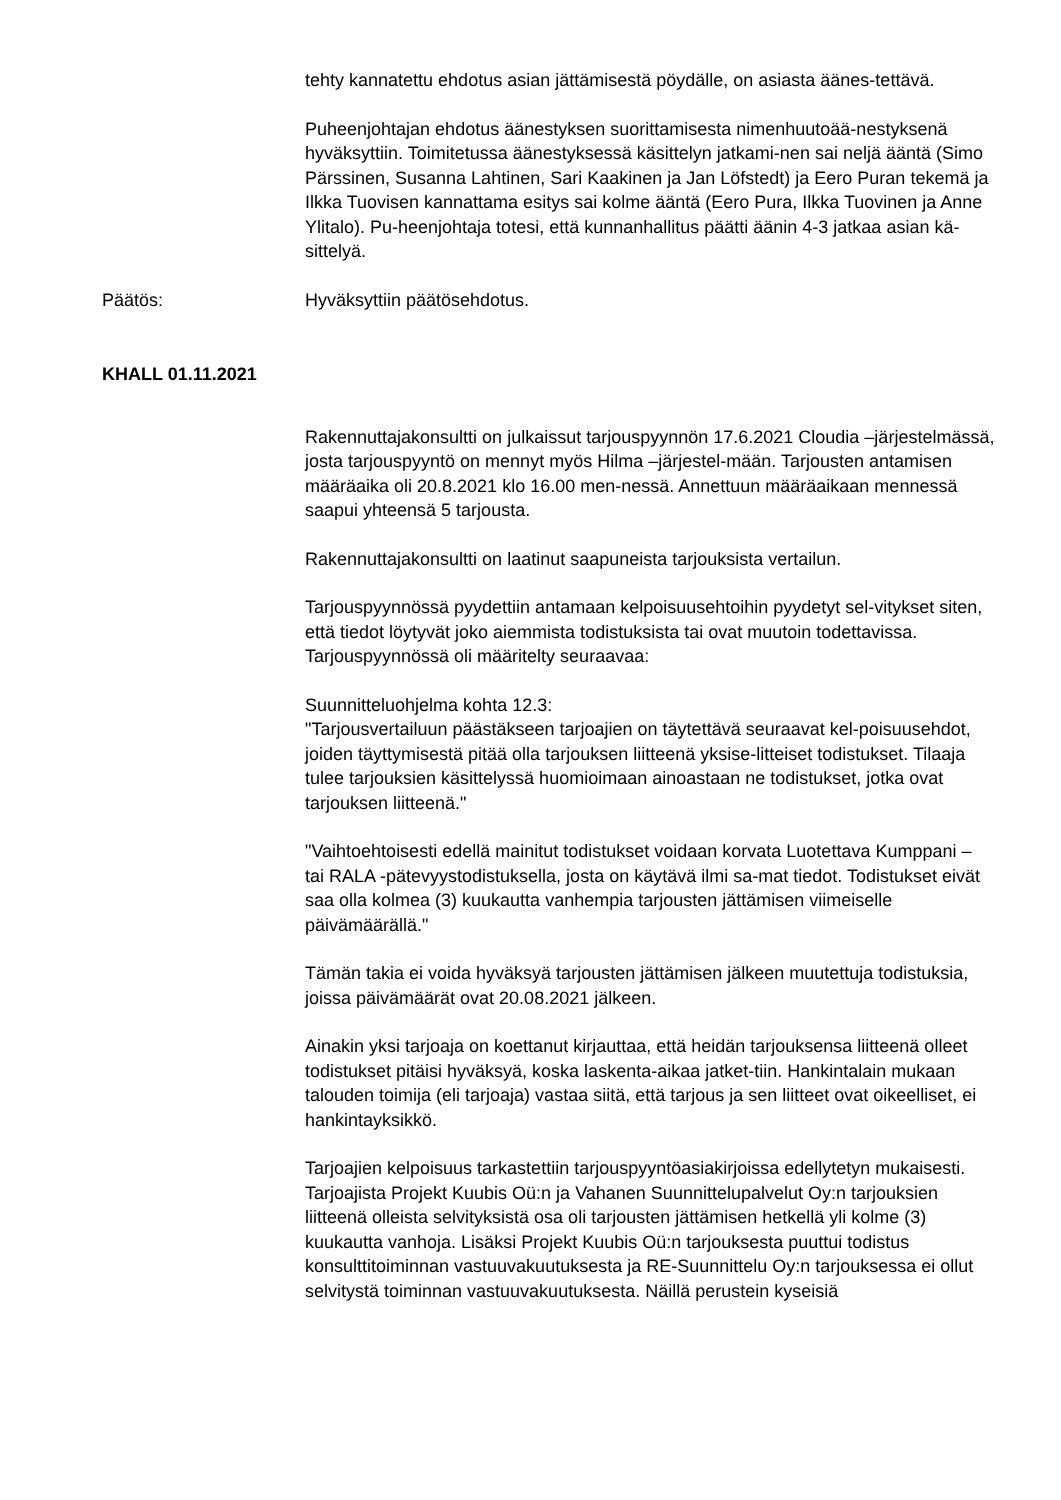tehty kannatettu ehdotus asian jättämisestä pöydälle, on asiasta äänes-tettävä.
Puheenjohtajan ehdotus äänestyksen suorittamisesta nimenhuutoää-nestyksenä hyväksyttiin. Toimitetussa äänestyksessä käsittelyn jatkami-nen sai neljä ääntä (Simo Pärssinen, Susanna Lahtinen, Sari Kaakinen ja Jan Löfstedt) ja Eero Puran tekemä ja Ilkka Tuovisen kannattama esitys sai kolme ääntä (Eero Pura, Ilkka Tuovinen ja Anne Ylitalo). Pu-heenjohtaja totesi, että kunnanhallitus päätti äänin 4-3 jatkaa asian kä-sittelyä.
Päätös: Hyväksyttiin päätösehdotus.
KHALL 01.11.2021
Rakennuttajakonsultti on julkaissut tarjouspyynnön 17.6.2021 Cloudia –järjestelmässä, josta tarjouspyyntö on mennyt myös Hilma –järjestel-mään. Tarjousten antamisen määräaika oli 20.8.2021 klo 16.00 men-nessä. Annettuun määräaikaan mennessä saapui yhteensä 5 tarjousta.
Rakennuttajakonsultti on laatinut saapuneista tarjouksista vertailun.
Tarjouspyynnössä pyydettiin antamaan kelpoisuusehtoihin pyydetyt sel-vitykset siten, että tiedot löytyvät joko aiemmista todistuksista tai ovat muutoin todettavissa. Tarjouspyynnössä oli määritelty seuraavaa:
Suunnitteluohjelma kohta 12.3:
"Tarjousvertailuun päästäkseen tarjoajien on täytettävä seuraavat kel-poisuusehdot, joiden täyttymisestä pitää olla tarjouksen liitteenä yksise-litteiset todistukset. Tilaaja tulee tarjouksien käsittelyssä huomioimaan ainoastaan ne todistukset, jotka ovat tarjouksen liitteenä."
"Vaihtoehtoisesti edellä mainitut todistukset voidaan korvata Luotettava Kumppani – tai RALA -pätevyystodistuksella, josta on käytävä ilmi sa-mat tiedot. Todistukset eivät saa olla kolmea (3) kuukautta vanhempia tarjousten jättämisen viimeiselle päivämäärällä."
Tämän takia ei voida hyväksyä tarjousten jättämisen jälkeen muutettuja todistuksia, joissa päivämäärät ovat 20.08.2021 jälkeen.
Ainakin yksi tarjoaja on koettanut kirjauttaa, että heidän tarjouksensa liitteenä olleet todistukset pitäisi hyväksyä, koska laskenta-aikaa jatket-tiin. Hankintalain mukaan talouden toimija (eli tarjoaja) vastaa siitä, että tarjous ja sen liitteet ovat oikeelliset, ei hankintayksikkö.
Tarjoajien kelpoisuus tarkastettiin tarjouspyyntöasiakirjoissa edellytetyn mukaisesti. Tarjoajista Projekt Kuubis Oü:n ja Vahanen Suunnittelupalvelut Oy:n tarjouksien liitteenä olleista selvityksistä osa oli tarjousten jättämisen hetkellä yli kolme (3) kuukautta vanhoja. Lisäksi Projekt Kuubis Oü:n tarjouksesta puuttui todistus konsulttitoiminnan vastuuvakuutuksesta ja RE-Suunnittelu Oy:n tarjouksessa ei ollut selvitystä toiminnan vastuuvakuutuksesta. Näillä perustein kyseisiä